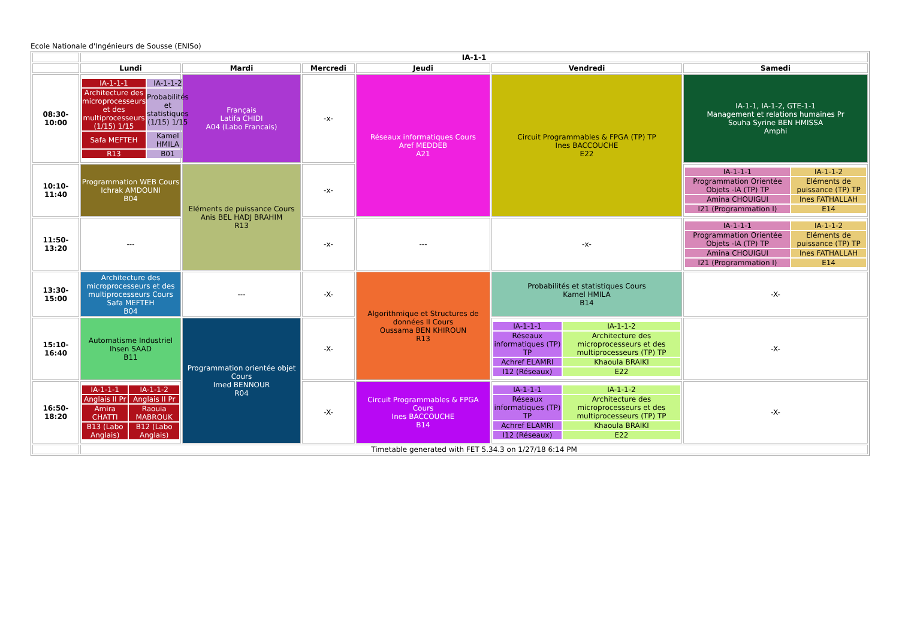Ecole Nationale d'Ingénieurs de Sousse (ENISo)
| | IA-1-1 | | | | | |
| | Lundi | Mardi | Mercredi | Jeudi | Vendredi | Samedi |
| 08:30-10:00 | / IA-1-1-1 / IA-1-1-2 / / Architecture des microprocesseurs et des multiprocesseurs (1/15) 1/15 / Probabilités et statistiques (1/15) 1/15 / / Safa MEFTEH / Kamel HMILA / / R13 / B01 / | Français Latifa CHIDI A04 (Labo Francais) | -x- | Réseaux informatiques Cours Aref MEDDEB A21 | Circuit Programmables & FPGA (TP) TP Ines BACCOUCHE E22 | IA-1-1, IA-1-2, GTE-1-1 Management et relations humaines Pr Souha Syrine BEN HMISSA Amphi |
| 10:10-11:40 | Programmation WEB Cours Ichrak AMDOUNI B04 | Eléments de puissance Cours Anis BEL HADJ BRAHIM R13 | -x- | | | / IA-1-1-1 / IA-1-1-2 / / Programmation Orientée Objets -IA (TP) TP / Eléments de puissance (TP) TP / / Amina CHOUIGUI / Ines FATHALLAH / / I21 (Programmation I) / E14 / |
| 11:50-13:20 | --- | | -x- | --- | -x- | / IA-1-1-1 / IA-1-1-2 / / Programmation Orientée Objets -IA (TP) TP / Eléments de puissance (TP) TP / / Amina CHOUIGUI / Ines FATHALLAH / / I21 (Programmation I) / E14 / |
| 13:30-15:00 | Architecture des microprocesseurs et des multiprocesseurs Cours Safa MEFTEH B04 | --- | -X- | Algorithmique et Structures de données II Cours Oussama BEN KHIROUN R13 | Probabilités et statistiques Cours Kamel HMILA B14 | -X- |
| 15:10-16:40 | Automatisme Industriel Ihsen SAAD B11 | Programmation orientée objet Cours Imed BENNOUR R04 | -X- | | / IA-1-1-1 / IA-1-1-2 / / Réseaux informatiques (TP) TP / Architecture des microprocesseurs et des multiprocesseurs (TP) TP / / Achref ELAMRI / Khaoula BRAIKI / / I12 (Réseaux) / E22 / | -X- |
| 16:50-18:20 | / IA-1-1-1 / IA-1-1-2 / / Anglais II Pr / Anglais II Pr / / Amira CHATTI / Raouia MABROUK / / B13 (Labo Anglais) / B12 (Labo Anglais) / | | -X- | Circuit Programmables & FPGA Cours Ines BACCOUCHE B14 | / IA-1-1-1 / IA-1-1-2 / / Réseaux informatiques (TP) TP / Architecture des microprocesseurs et des multiprocesseurs (TP) TP / / Achref ELAMRI / Khaoula BRAIKI / / I12 (Réseaux) / E22 / | -X- |
| | Timetable generated with FET 5.34.3 on 1/27/18 6:14 PM | | | | | |